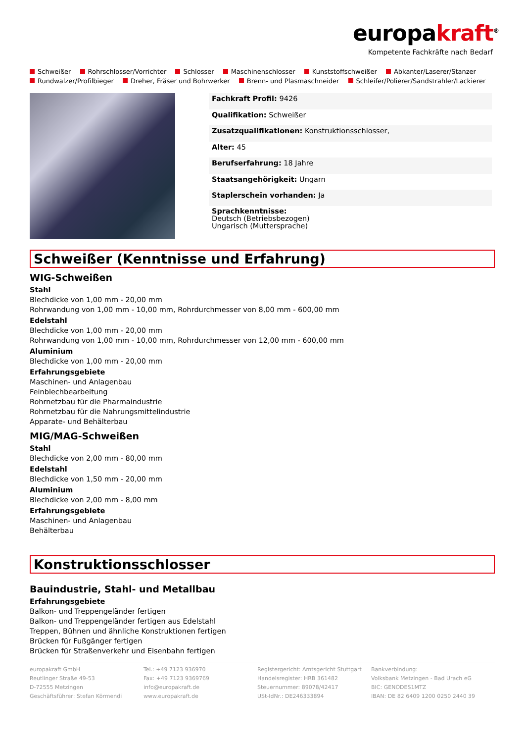europakraft<sup>®</sup>
Kompetente Fachkräfte nach Bedarf
Schweißer Rohrschlosser/Vorrichter Schlosser Maschinenschlosser Kunststoffschweißer Abkanter/Laserer/Stanzer
Rundwalzer/Profilbieger Dreher, Fräser und Bohrwerker Brenn- und Plasmaschneider Schleifer/Polierer/Sandstrahler/Lackierer
| Fachkraft Profil: 9426 |
| Qualifikation: Schweißer |
| Zusatzqualifikationen: Konstruktionsschlosser, |
| Alter: 45 |
| Berufserfahrung: 18 Jahre |
| Staatsangehörigkeit: Ungarn |
| Staplerschein vorhanden: Ja |
| Sprachkenntnisse: Deutsch (Betriebsbezogen) Ungarisch (Muttersprache) |
Schweißer (Kenntnisse und Erfahrung)
WIG-Schweißen
Stahl
Blechdicke von 1,00 mm - 20,00 mm
Rohrwandung von 1,00 mm - 10,00 mm, Rohrdurchmesser von 8,00 mm - 600,00 mm
Edelstahl
Blechdicke von 1,00 mm - 20,00 mm
Rohrwandung von 1,00 mm - 10,00 mm, Rohrdurchmesser von 12,00 mm - 600,00 mm
Aluminium
Blechdicke von 1,00 mm - 20,00 mm
Erfahrungsgebiete
Maschinen- und Anlagenbau
Feinblechbearbeitung
Rohrnetzbau für die Pharmaindustrie
Rohrnetzbau für die Nahrungsmittelindustrie
Apparate- und Behälterbau
MIG/MAG-Schweißen
Stahl
Blechdicke von 2,00 mm - 80,00 mm
Edelstahl
Blechdicke von 1,50 mm - 20,00 mm
Aluminium
Blechdicke von 2,00 mm - 8,00 mm
Erfahrungsgebiete
Maschinen- und Anlagenbau
Behälterbau
Konstruktionsschlosser
Bauindustrie, Stahl- und Metallbau
Erfahrungsgebiete
Balkon- und Treppengeländer fertigen
Balkon- und Treppengeländer fertigen aus Edelstahl
Treppen, Bühnen und ähnliche Konstruktionen fertigen
Brücken für Fußgänger fertigen
Brücken für Straßenverkehr und Eisenbahn fertigen
europakraft GmbH
Reutlinger Straße 49-53
D-72555 Metzingen
Geschäftsführer: Stefan Körmendi
Tel.: +49 7123 936970
Fax: +49 7123 9369769
info@europakraft.de
www.europakraft.de
Registergericht: Amtsgericht Stuttgart
Handelsregister: HRB 361482
Steuernummer: 89078/42417
USt-IdNr.: DE246333894
Bankverbindung:
Volksbank Metzingen - Bad Urach eG
BIC: GENODES1MTZ
IBAN: DE 82 6409 1200 0250 2440 39